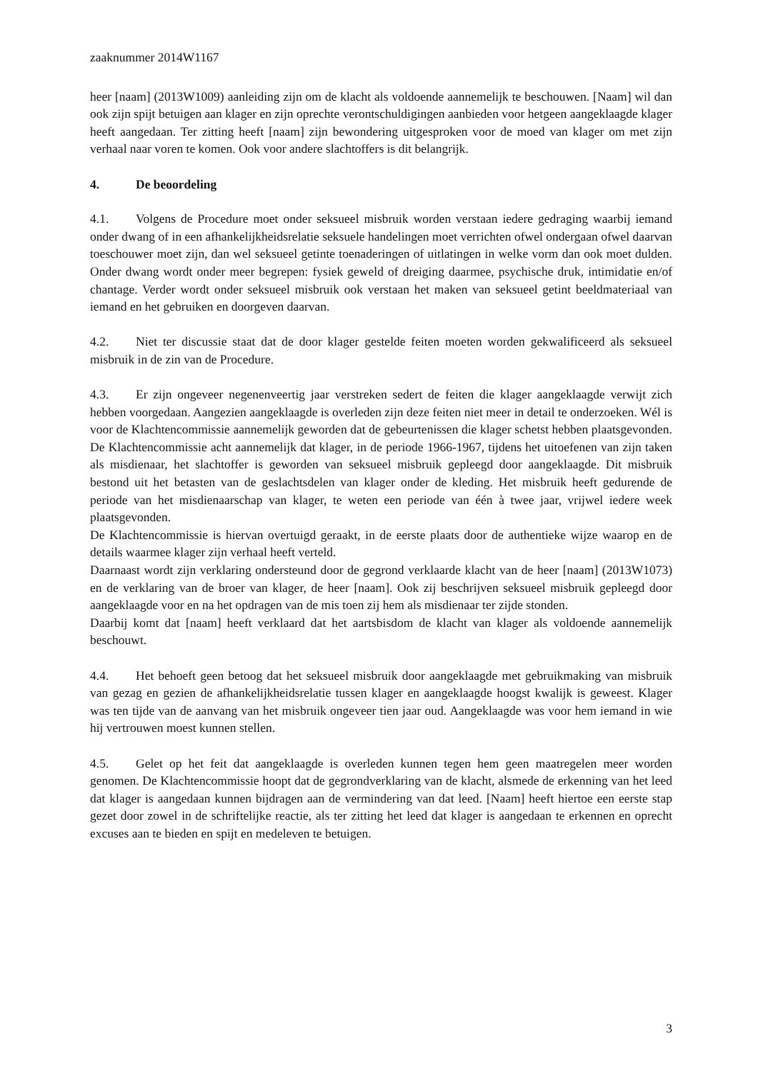zaaknummer 2014W1167
heer [naam] (2013W1009) aanleiding zijn om de klacht als voldoende aannemelijk te beschouwen. [Naam] wil dan ook zijn spijt betuigen aan klager en zijn oprechte verontschuldigingen aanbieden voor hetgeen aangeklaagde klager heeft aangedaan. Ter zitting heeft [naam] zijn bewondering uitgesproken voor de moed van klager om met zijn verhaal naar voren te komen. Ook voor andere slachtoffers is dit belangrijk.
4. De beoordeling
4.1. Volgens de Procedure moet onder seksueel misbruik worden verstaan iedere gedraging waarbij iemand onder dwang of in een afhankelijkheidsrelatie seksuele handelingen moet verrichten ofwel ondergaan ofwel daarvan toeschouwer moet zijn, dan wel seksueel getinte toenaderingen of uitlatingen in welke vorm dan ook moet dulden. Onder dwang wordt onder meer begrepen: fysiek geweld of dreiging daarmee, psychische druk, intimidatie en/of chantage. Verder wordt onder seksueel misbruik ook verstaan het maken van seksueel getint beeldmateriaal van iemand en het gebruiken en doorgeven daarvan.
4.2. Niet ter discussie staat dat de door klager gestelde feiten moeten worden gekwalificeerd als seksueel misbruik in de zin van de Procedure.
4.3. Er zijn ongeveer negenenveertig jaar verstreken sedert de feiten die klager aangeklaagde verwijt zich hebben voorgedaan. Aangezien aangeklaagde is overleden zijn deze feiten niet meer in detail te onderzoeken. Wél is voor de Klachtencommissie aannemelijk geworden dat de gebeurtenissen die klager schetst hebben plaatsgevonden. De Klachtencommissie acht aannemelijk dat klager, in de periode 1966-1967, tijdens het uitoefenen van zijn taken als misdienaar, het slachtoffer is geworden van seksueel misbruik gepleegd door aangeklaagde. Dit misbruik bestond uit het betasten van de geslachtsdelen van klager onder de kleding. Het misbruik heeft gedurende de periode van het misdienaarschap van klager, te weten een periode van één à twee jaar, vrijwel iedere week plaatsgevonden.
De Klachtencommissie is hiervan overtuigd geraakt, in de eerste plaats door de authentieke wijze waarop en de details waarmee klager zijn verhaal heeft verteld.
Daarnaast wordt zijn verklaring ondersteund door de gegrond verklaarde klacht van de heer [naam] (2013W1073) en de verklaring van de broer van klager, de heer [naam]. Ook zij beschrijven seksueel misbruik gepleegd door aangeklaagde voor en na het opdragen van de mis toen zij hem als misdienaar ter zijde stonden.
Daarbij komt dat [naam] heeft verklaard dat het aartsbisdom de klacht van klager als voldoende aannemelijk beschouwt.
4.4. Het behoeft geen betoog dat het seksueel misbruik door aangeklaagde met gebruikmaking van misbruik van gezag en gezien de afhankelijkheidsrelatie tussen klager en aangeklaagde hoogst kwalijk is geweest. Klager was ten tijde van de aanvang van het misbruik ongeveer tien jaar oud. Aangeklaagde was voor hem iemand in wie hij vertrouwen moest kunnen stellen.
4.5. Gelet op het feit dat aangeklaagde is overleden kunnen tegen hem geen maatregelen meer worden genomen. De Klachtencommissie hoopt dat de gegrondverklaring van de klacht, alsmede de erkenning van het leed dat klager is aangedaan kunnen bijdragen aan de vermindering van dat leed. [Naam] heeft hiertoe een eerste stap gezet door zowel in de schriftelijke reactie, als ter zitting het leed dat klager is aangedaan te erkennen en oprecht excuses aan te bieden en spijt en medeleven te betuigen.
3